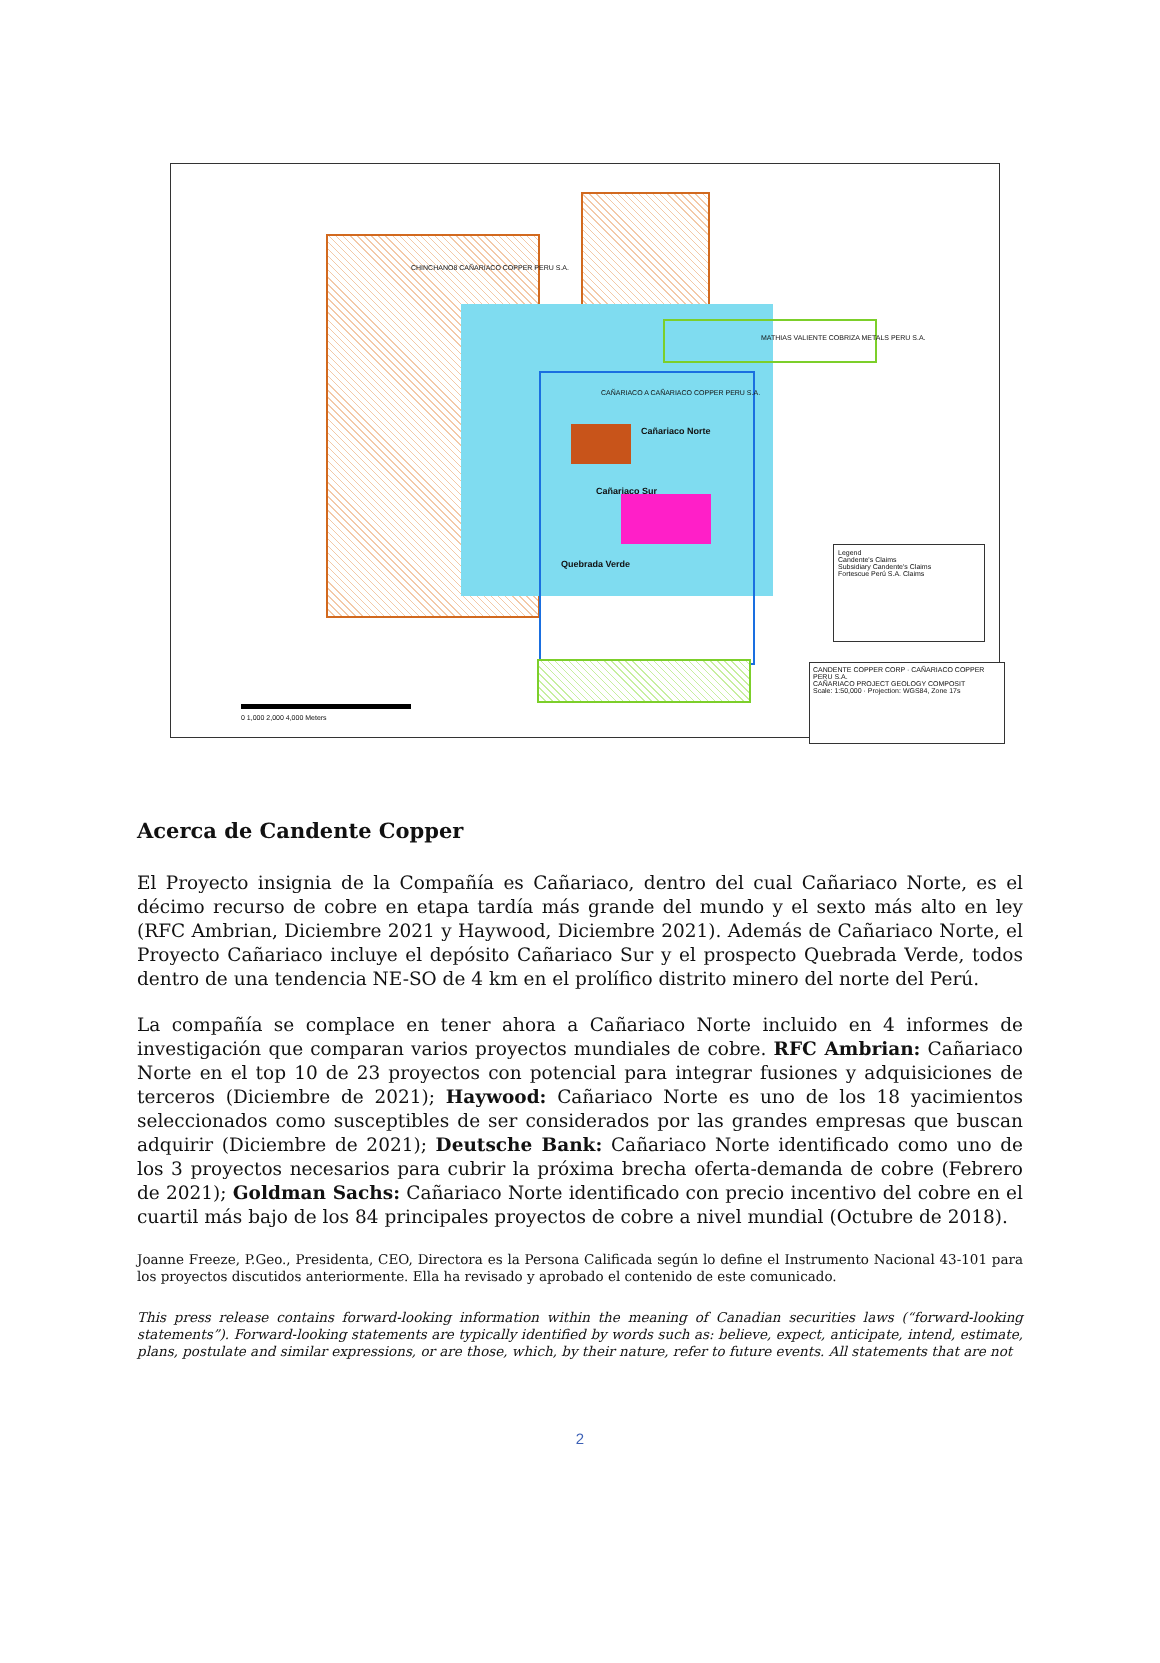Legend
Candente's Claims
Subsidiary Candente's Claims
Fortescue Perú S.A. Claims
CANDENTE COPPER CORP · CAÑARIACO COPPER PERU S.A.
CAÑARIACO PROJECT GEOLOGY COMPOSIT
Scale: 1:50,000 · Projection: WGS84, Zone 17s
CHINCHANO8 CAÑARIACO COPPER PERU S.A.
CAÑARIACO A CAÑARIACO COPPER PERU S.A.
Cañariaco Norte
Cañariaco Sur
Quebrada Verde
MATHIAS VALIENTE COBRIZA METALS PERU S.A.
0 1,000 2,000 4,000 Meters
Acerca de Candente Copper
El Proyecto insignia de la Compañía es Cañariaco, dentro del cual Cañariaco Norte, es el décimo recurso de cobre en etapa tardía más grande del mundo y el sexto más alto en ley (RFC Ambrian, Diciembre 2021 y Haywood, Diciembre 2021). Además de Cañariaco Norte, el Proyecto Cañariaco incluye el depósito Cañariaco Sur y el prospecto Quebrada Verde, todos dentro de una tendencia NE-SO de 4 km en el prolífico distrito minero del norte del Perú.
La compañía se complace en tener ahora a Cañariaco Norte incluido en 4 informes de investigación que comparan varios proyectos mundiales de cobre. RFC Ambrian: Cañariaco Norte en el top 10 de 23 proyectos con potencial para integrar fusiones y adquisiciones de terceros (Diciembre de 2021); Haywood: Cañariaco Norte es uno de los 18 yacimientos seleccionados como susceptibles de ser considerados por las grandes empresas que buscan adquirir (Diciembre de 2021); Deutsche Bank: Cañariaco Norte identificado como uno de los 3 proyectos necesarios para cubrir la próxima brecha oferta-demanda de cobre (Febrero de 2021); Goldman Sachs: Cañariaco Norte identificado con precio incentivo del cobre en el cuartil más bajo de los 84 principales proyectos de cobre a nivel mundial (Octubre de 2018).
Joanne Freeze, P.Geo., Presidenta, CEO, Directora es la Persona Calificada según lo define el Instrumento Nacional 43-101 para los proyectos discutidos anteriormente. Ella ha revisado y aprobado el contenido de este comunicado.
This press release contains forward-looking information within the meaning of Canadian securities laws (“forward-looking statements”). Forward-looking statements are typically identified by words such as: believe, expect, anticipate, intend, estimate, plans, postulate and similar expressions, or are those, which, by their nature, refer to future events. All statements that are not
2